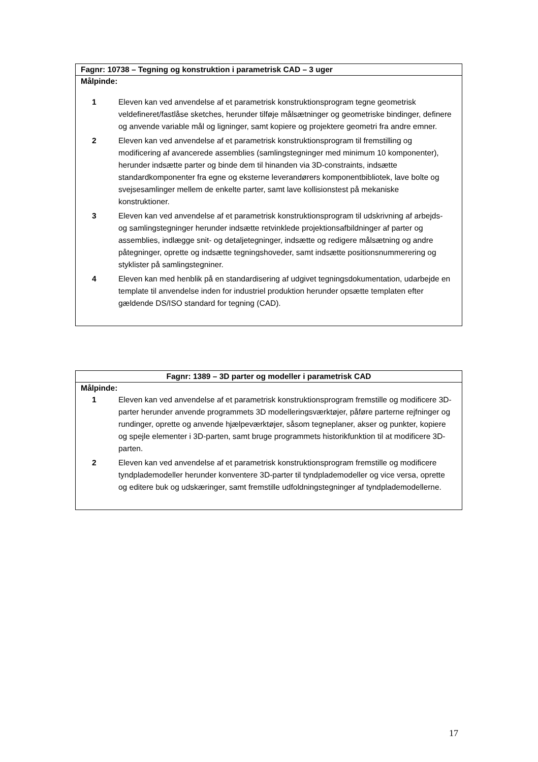| Fagnr: 10738 – Tegning og konstruktion i parametrisk CAD – 3 uger |
| Målpinde: / 1 / Eleven kan ved anvendelse af et parametrisk konstruktionsprogram tegne geometrisk veldefineret/fastlåse sketches, herunder tilføje målsætninger og geometriske bindinger, definere og anvende variable mål og ligninger, samt kopiere og projektere geometri fra andre emner. / / 2 / Eleven kan ved anvendelse af et parametrisk konstruktionsprogram til fremstilling og modificering af avancerede assemblies (samlingstegninger med minimum 10 komponenter), herunder indsætte parter og binde dem til hinanden via 3D-constraints, indsætte standardkomponenter fra egne og eksterne leverandørers komponentbibliotek, lave bolte og svejsesamlinger mellem de enkelte parter, samt lave kollisionstest på mekaniske konstruktioner. / / 3 / Eleven kan ved anvendelse af et parametrisk konstruktionsprogram til udskrivning af arbejds- og samlingstegninger herunder indsætte retvinklede projektionsafbildninger af parter og assemblies, indlægge snit- og detaljetegninger, indsætte og redigere målsætning og andre påtegninger, oprette og indsætte tegningshoveder, samt indsætte positionsnummerering og styklister på samlingstegniner. / / 4 / Eleven kan med henblik på en standardisering af udgivet tegningsdokumentation, udarbejde en template til anvendelse inden for industriel produktion herunder opsætte templaten efter gældende DS/ISO standard for tegning (CAD). / |
| Fagnr: 1389 – 3D parter og modeller i parametrisk CAD |
| Målpinde: / 1 / Eleven kan ved anvendelse af et parametrisk konstruktionsprogram fremstille og modificere 3D-parter herunder anvende programmets 3D modelleringsværktøjer, påføre parterne rejfninger og rundinger, oprette og anvende hjælpeværktøjer, såsom tegneplaner, akser og punkter, kopiere og spejle elementer i 3D-parten, samt bruge programmets historikfunktion til at modificere 3D-parten. / / 2 / Eleven kan ved anvendelse af et parametrisk konstruktionsprogram fremstille og modificere tyndplademodeller herunder konventere 3D-parter til tyndplademodeller og vice versa, oprette og editere buk og udskæringer, samt fremstille udfoldningstegninger af tyndplademodellerne. / |
17